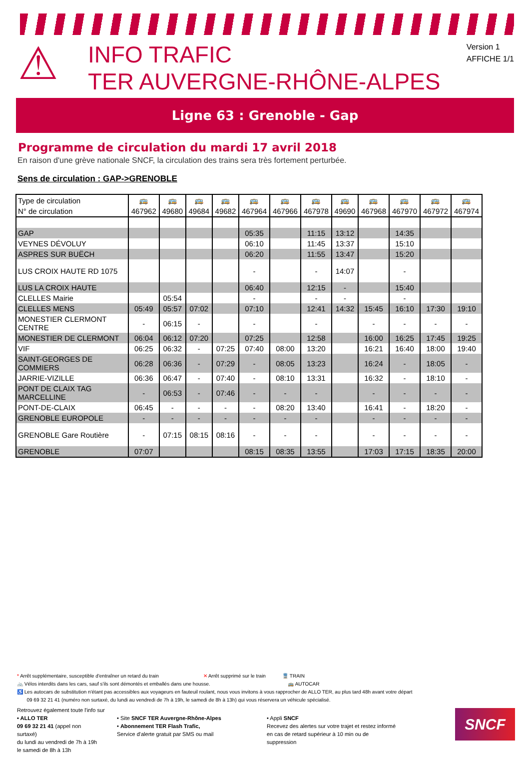⚠
INFO TRAFIC
TER AUVERGNE-RHÔNE-ALPES
Version 1
AFFICHE 1/1
Ligne 63 : Grenoble - Gap
Programme de circulation du mardi 17 avril 2018
En raison d'une grève nationale SNCF, la circulation des trains sera très fortement perturbée.
Sens de circulation : GAP->GRENOBLE
| Type de circulation | 🚌 | 🚌 | 🚌 | 🚌 | 🚌 | 🚌 | 🚌 | 🚌 | 🚌 | 🚌 | 🚌 | 🚌 |
| --- | --- | --- | --- | --- | --- | --- | --- | --- | --- | --- | --- | --- |
| N° de circulation | 467962 | 49680 | 49684 | 49682 | 467964 | 467966 | 467978 | 49690 | 467968 | 467970 | 467972 | 467974 |
| GAP | | | | | 05:35 | | 11:15 | 13:12 | | 14:35 | | |
| VEYNES DÉVOLUY | | | | | 06:10 | | 11:45 | 13:37 | | 15:10 | | |
| ASPRES SUR BUËCH | | | | | 06:20 | | 11:55 | 13:47 | | 15:20 | | |
| LUS CROIX HAUTE RD 1075 | | | | | - | | - | 14:07 | | - | | |
| LUS LA CROIX HAUTE | | | | | 06:40 | | 12:15 | - | | 15:40 | | |
| CLELLES Mairie | | 05:54 | | | - | | - | - | | - | | |
| CLELLES MENS | 05:49 | 05:57 | 07:02 | | 07:10 | | 12:41 | 14:32 | 15:45 | 16:10 | 17:30 | 19:10 |
| MONESTIER CLERMONT CENTRE | - | 06:15 | - | | - | | - | | - | - | - | - |
| MONESTIER DE CLERMONT | 06:04 | 06:12 | 07:20 | | 07:25 | | 12:58 | | 16:00 | 16:25 | 17:45 | 19:25 |
| VIF | 06:25 | 06:32 | - | 07:25 | 07:40 | 08:00 | 13:20 | | 16:21 | 16:40 | 18:00 | 19:40 |
| SAINT-GEORGES DE COMMIERS | 06:28 | 06:36 | - | 07:29 | - | 08:05 | 13:23 | | 16:24 | - | 18:05 | - |
| JARRIE-VIZILLE | 06:36 | 06:47 | - | 07:40 | - | 08:10 | 13:31 | | 16:32 | - | 18:10 | - |
| PONT DE CLAIX TAG MARCELLINE | - | 06:53 | - | 07:46 | - | - | - | | - | - | - | - |
| PONT-DE-CLAIX | 06:45 | - | - | - | - | 08:20 | 13:40 | | 16:41 | - | 18:20 | - |
| GRENOBLE EUROPOLE | - | - | - | - | - | - | - | | - | - | - | - |
| GRENOBLE Gare Routière | - | 07:15 | 08:15 | 08:16 | - | - | - | | - | - | - | - |
| GRENOBLE | 07:07 | | | | 08:15 | 08:35 | 13:55 | | 17:03 | 17:15 | 18:35 | 20:00 |
* Arrêt supplémentaire, susceptible d'entraîner un retard du train ✕ Arrêt supprimé sur le train 🚆 TRAIN
🚲 Vélos interdits dans les cars, sauf s'ils sont démontés et emballés dans une housse. 🚌 AUTOCAR
♿ Les autocars de substitution n'étant pas accessibles aux voyageurs en fauteuil roulant, nous vous invitons à vous rapprocher de ALLO TER, au plus tard 48h avant votre départ
09 69 32 21 41 (numéro non surtaxé, du lundi au vendredi de 7h à 19h, le samedi de 8h à 13h) qui vous réservera un véhicule spécialisé.
Retrouvez également toute l'info sur
• ALLO TER
09 69 32 21 41 (appel non surtaxé)
du lundi au vendredi de 7h à 19h
le samedi de 8h à 13h
• Site SNCF TER Auvergne-Rhône-Alpes
• Abonnement TER Flash Trafic,
Service d'alerte gratuit par SMS ou mail
• Appli SNCF
Recevez des alertes sur votre trajet et restez informé en cas de retard supérieur à 10 min ou de suppression
SNCF